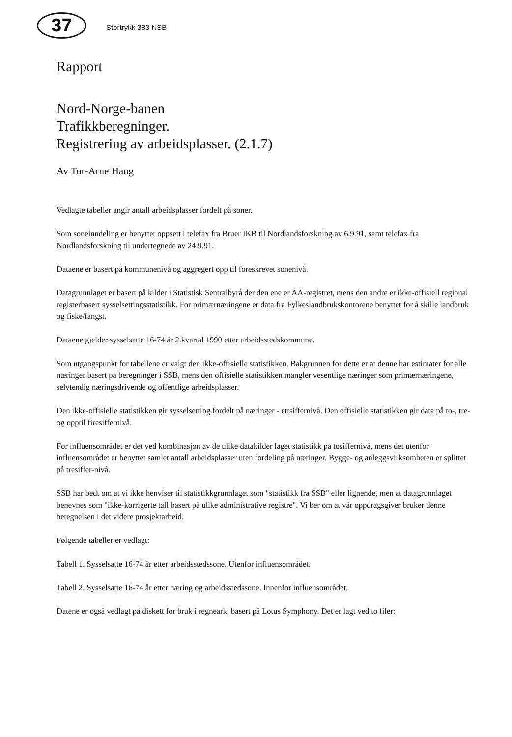37
Stortrykk 383 NSB
Rapport
Nord-Norge-banen
Trafikkberegninger.
Registrering av arbeidsplasser. (2.1.7)
Av Tor-Arne Haug
Vedlagte tabeller angir antall arbeidsplasser fordelt på soner.
Som soneinndeling er benyttet oppsett i telefax fra Bruer IKB til Nordlandsforskning av 6.9.91, samt telefax fra Nordlandsforskning til undertegnede av 24.9.91.
Dataene er basert på kommunenivå og aggregert opp til foreskrevet sonenivå.
Datagrunnlaget er basert på kilder i Statistisk Sentralbyrå der den ene er AA-registret, mens den andre er ikke-offisiell regional registerbasert sysselsettingsstatistikk. For primærnæringene er data fra Fylkeslandbrukskontorene benyttet for å skille landbruk og fiske/fangst.
Dataene gjelder sysselsatte 16-74 år 2.kvartal 1990 etter arbeidsstedskommune.
Som utgangspunkt for tabellene er valgt den ikke-offisielle statistikken. Bakgrunnen for dette er at denne har estimater for alle næringer basert på beregninger i SSB, mens den offisielle statistikken mangler vesentlige næringer som primærnæringene, selvtendig næringsdrivende og offentlige arbeidsplasser.
Den ikke-offisielle statistikken gir sysselsetting fordelt på næringer - ettsiffernivå. Den offisielle statistikken gir data på to-, tre- og opptil firesiffernivå.
For influensområdet er det ved kombinasjon av de ulike datakilder laget statistikk på tosiffernivå, mens det utenfor influensområdet er benyttet samlet antall arbeidsplasser uten fordeling på næringer. Bygge- og anleggsvirksomheten er splittet på tresiffer-nivå.
SSB har bedt om at vi ikke henviser til statistikkgrunnlaget som "statistikk fra SSB" eller lignende, men at datagrunnlaget benevnes som "ikke-korrigerte tall basert på ulike administrative registre". Vi ber om at vår oppdragsgiver bruker denne betegnelsen i det videre prosjektarbeid.
Følgende tabeller er vedlagt:
Tabell 1. Sysselsatte 16-74 år etter arbeidsstedssone. Utenfor influensområdet.
Tabell 2. Sysselsatte 16-74 år etter næring og arbeidsstedssone. Innenfor influensområdet.
Datene er også vedlagt på diskett for bruk i regneark, basert på Lotus Symphony. Det er lagt ved to filer: